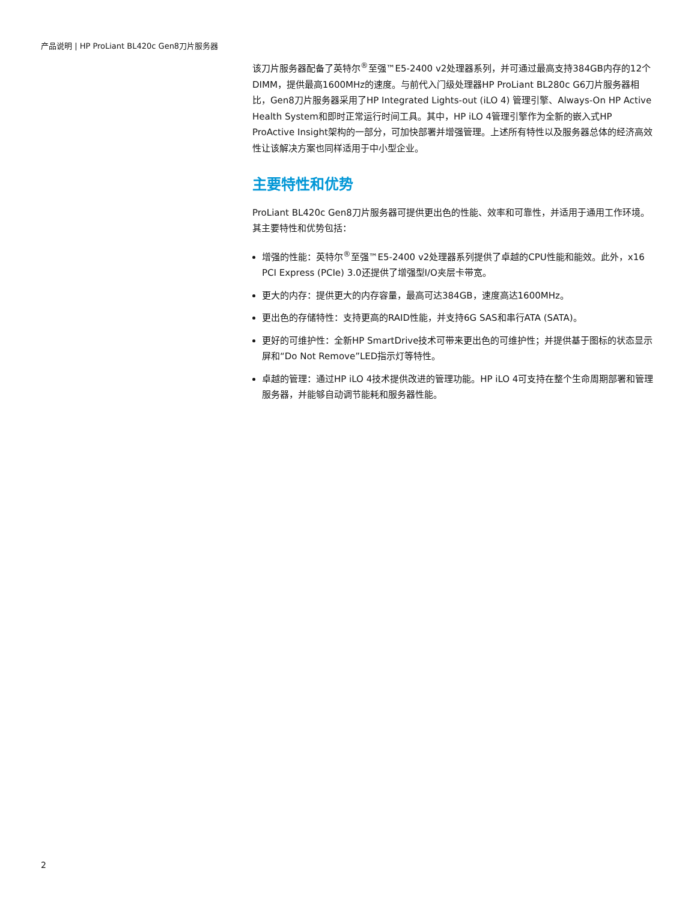产品说明 | HP ProLiant BL420c Gen8刀片服务器
该刀片服务器配备了英特尔<sup>®</sup>至强™E5-2400 v2处理器系列，并可通过最高支持384GB内存的12个DIMM，提供最高1600MHz的速度。与前代入门级处理器HP ProLiant BL280c G6刀片服务器相比，Gen8刀片服务器采用了HP Integrated Lights-out (iLO 4) 管理引擎、Always-On HP Active Health System和即时正常运行时间工具。其中，HP iLO 4管理引擎作为全新的嵌入式HP ProActive Insight架构的一部分，可加快部署并增强管理。上述所有特性以及服务器总体的经济高效性让该解决方案也同样适用于中小型企业。
主要特性和优势
ProLiant BL420c Gen8刀片服务器可提供更出色的性能、效率和可靠性，并适用于通用工作环境。其主要特性和优势包括：
增强的性能：英特尔<sup>®</sup>至强™E5-2400 v2处理器系列提供了卓越的CPU性能和能效。此外，x16 PCI Express (PCIe) 3.0还提供了增强型I/O夹层卡带宽。
更大的内存：提供更大的内存容量，最高可达384GB，速度高达1600MHz。
更出色的存储特性：支持更高的RAID性能，并支持6G SAS和串行ATA (SATA)。
更好的可维护性：全新HP SmartDrive技术可带来更出色的可维护性；并提供基于图标的状态显示屏和“Do Not Remove”LED指示灯等特性。
卓越的管理：通过HP iLO 4技术提供改进的管理功能。HP iLO 4可支持在整个生命周期部署和管理服务器，并能够自动调节能耗和服务器性能。
2